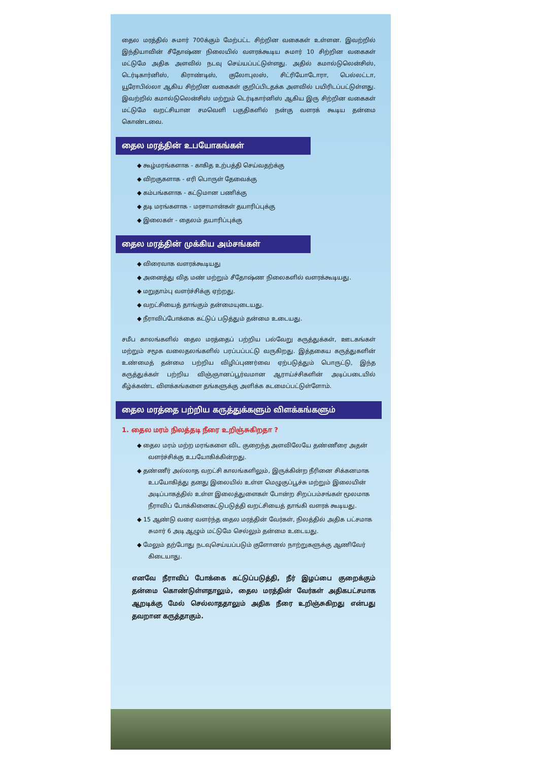தைல மரத்தில் சுமார் 700க்கும் மேற்பட்ட சிற்றின வகைகள் உள்ளன. இவற்றில் இந்தியாவின் சீதோஷ்ண நிலையில் வளரக்கூடிய சுமார் 10 சிற்றின வகைகள் மட்டுமே அதிக அளவில் நடவு செய்யப்பட்டுள்ளது. அதில் கமால்டுலென்சிஸ், டெர்டிகார்னிஸ், கிராண்டிஸ், குலோபுலஸ், சிட்ரியோடோரா, பெல்லட்டா, யூரோபில்லா ஆகிய சிற்றின வகைகள் குறிப்பிடதக்க அளவில் பயிரிடப்பட்டுள்ளது. இவற்றில் கமால்டுலென்சிஸ் மற்றும் டெர்டிகார்னிஸ் ஆகிய இரு சிற்றின வகைகள் மட்டுமே வறட்சியான சமவெளி பகுதிகளில் நன்கு வளரக் கூடிய தன்மை கொண்டவை.
தைல மரத்தின் உபயோகங்கள்
◆ கூழ்மரங்களாக - காகித உற்பத்தி செய்வதற்க்கு
◆ விறகுகளாக - எரி பொருள் தேவைக்கு
◆ கம்பங்களாக - கட்டுமான பணிக்கு
◆ தடி மரங்களாக - மரசாமான்கள் தயாரிப்புக்கு
◆ இலைகள் - தைலம் தயாரிப்புக்கு
தைல மரத்தின் முக்கிய அம்சங்கள்
◆ விரைவாக வளரக்கூடியது
◆ அனைத்து வித மண் மற்றும் சீதோஷ்ண நிலைகளில் வளரக்கூடியது.
◆ மறுதாம்பு வளர்ச்சிக்கு ஏற்றது.
◆ வறட்சியைத் தாங்கும் தன்மையுடையது.
◆ நீராவிப்போக்கை கட்டுப் படுத்தும் தன்மை உடையது.
சமீப காலங்களில் தைல மரத்தைப் பற்றிய பல்வேறு கருத்துக்கள், ஊடகங்கள் மற்றும் சமூக வலைதலங்களில் பரப்பப்பட்டு வருகிறது. இத்தகைய கருத்துகளின் உண்மைத் தன்மை பற்றிய விழிப்புணர்வை ஏற்படுத்தும் பொருட்டு, இந்த கருத்துக்கள் பற்றிய விஞ்ஞானப்பூர்வமான ஆராய்ச்சிகளின் அடிப்படையில் கீழ்க்கண்ட விளக்கங்களை தங்களுக்கு அளிக்க கடமைப்பட்டுள்ளோம்.
தைல மரத்தை பற்றிய கருத்துக்களும் விளக்கங்களும்
1. தைல மரம் நிலத்தடி நீரை உறிஞ்சுகிறதா ?
◆ தைல மரம் மற்ற மரங்களை விட குறைந்த அளவிலேயே தண்ணீரை அதன் வளர்ச்சிக்கு உபயோகிக்கின்றது.
◆ தண்ணீர் அல்லாத வறட்சி காலங்களிலும், இருக்கின்ற நீரினை சிக்கனமாக உபயோகித்து தனது இலையில் உள்ள மெழுகுப்பூச்சு மற்றும் இலையின் அடிப்பாகத்தில் உள்ள இலைத்துளைகள் போன்ற சிறப்பம்சங்கள் மூலமாக நீராவிப் போக்கினைகட்டுபடுத்தி வறட்சியைத் தாங்கி வளரக் கூடியது.
◆ 15 ஆண்டு வரை வளர்ந்த தைல மரத்தின் வேர்கள், நிலத்தில் அதிக பட்சமாக சுமார் 6 அடி ஆழும் மட்டுமே செல்லும் தன்மை உடையது.
◆ மேலும் தற்போது நடவுசெய்யப்படும் குளோனல் நாற்றுகளுக்கு ஆணிவேர் கிடையாது.
எனவே நீராவிப் போக்கை கட்டுப்படுத்தி, நீர் இழப்பை குறைக்கும் தன்மை கொண்டுள்ளதாலும், தைல மரத்தின் வேர்கள் அதிகபட்சமாக ஆறடிக்கு மேல் செல்லாததாலும் அதிக நீரை உறிஞ்சுகிறது என்பது தவறான கருத்தாகும்.